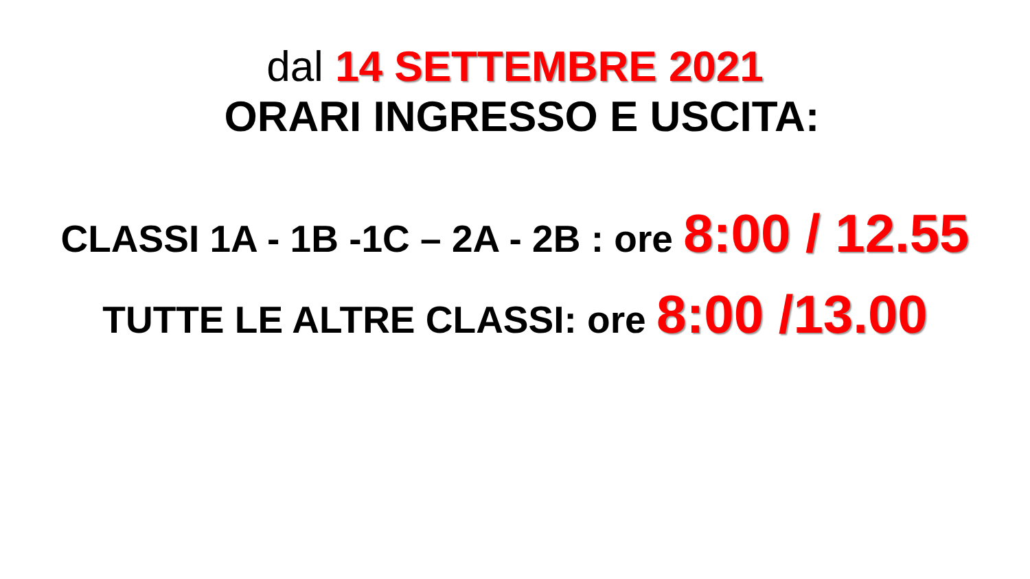dal 14 SETTEMBRE 2021
ORARI INGRESSO E USCITA:
CLASSI 1A - 1B -1C – 2A - 2B : ore 8:00 / 12.55
TUTTE LE ALTRE CLASSI: ore 8:00 /13.00